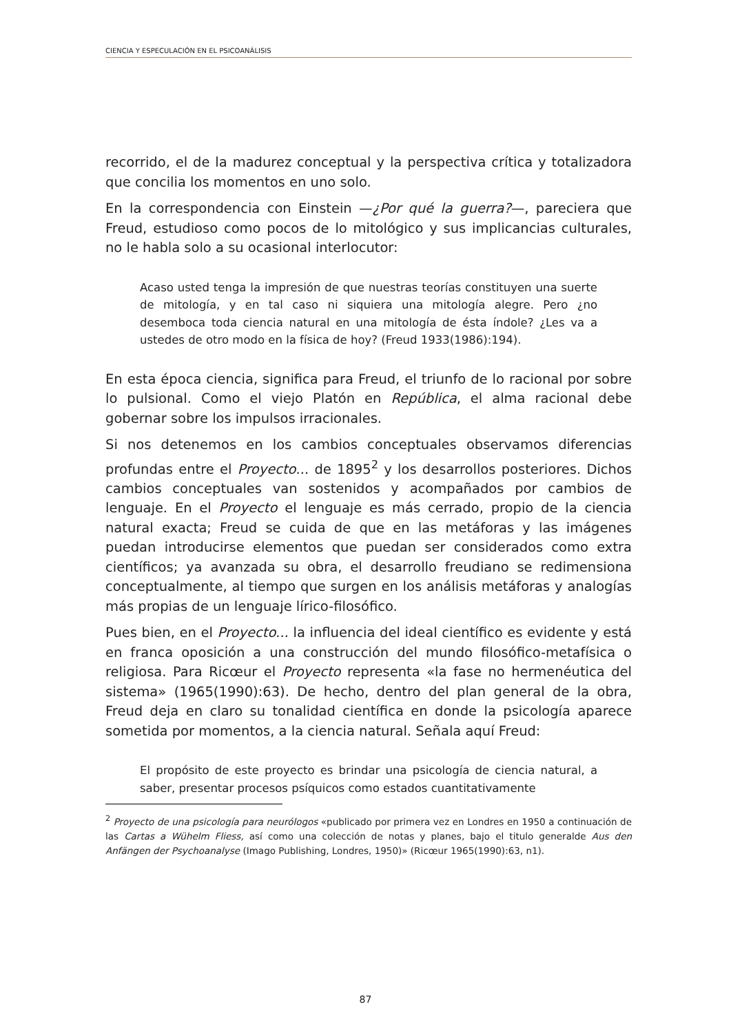CIENCIA Y ESPECULACIÓN EN EL PSICOANÁLISIS
recorrido, el de la madurez conceptual y la perspectiva crítica y totalizadora que concilia los momentos en uno solo.
En la correspondencia con Einstein —¿Por qué la guerra?—, pareciera que Freud, estudioso como pocos de lo mitológico y sus implicancias culturales, no le habla solo a su ocasional interlocutor:
Acaso usted tenga la impresión de que nuestras teorías constituyen una suerte de mitología, y en tal caso ni siquiera una mitología alegre. Pero ¿no desemboca toda ciencia natural en una mitología de ésta índole? ¿Les va a ustedes de otro modo en la física de hoy? (Freud 1933(1986):194).
En esta época ciencia, significa para Freud, el triunfo de lo racional por sobre lo pulsional. Como el viejo Platón en República, el alma racional debe gobernar sobre los impulsos irracionales.
Si nos detenemos en los cambios conceptuales observamos diferencias profundas entre el Proyecto... de 1895<sup>2</sup> y los desarrollos posteriores. Dichos cambios conceptuales van sostenidos y acompañados por cambios de lenguaje. En el Proyecto el lenguaje es más cerrado, propio de la ciencia natural exacta; Freud se cuida de que en las metáforas y las imágenes puedan introducirse elementos que puedan ser considerados como extra científicos; ya avanzada su obra, el desarrollo freudiano se redimensiona conceptualmente, al tiempo que surgen en los análisis metáforas y analogías más propias de un lenguaje lírico-filosófico.
Pues bien, en el Proyecto... la influencia del ideal científico es evidente y está en franca oposición a una construcción del mundo filosófico-metafísica o religiosa. Para Ricœur el Proyecto representa «la fase no hermenéutica del sistema» (1965(1990):63). De hecho, dentro del plan general de la obra, Freud deja en claro su tonalidad científica en donde la psicología aparece sometida por momentos, a la ciencia natural. Señala aquí Freud:
El propósito de este proyecto es brindar una psicología de ciencia natural, a saber, presentar procesos psíquicos como estados cuantitativamente
<sup>2</sup> Proyecto de una psicología para neurólogos «publicado por primera vez en Londres en 1950 a continuación de las Cartas a Wühelm Fliess, así como una colección de notas y planes, bajo el titulo generalde Aus den Anfängen der Psychoanalyse (Imago Publishing, Londres, 1950)» (Ricœur 1965(1990):63, n1).
87